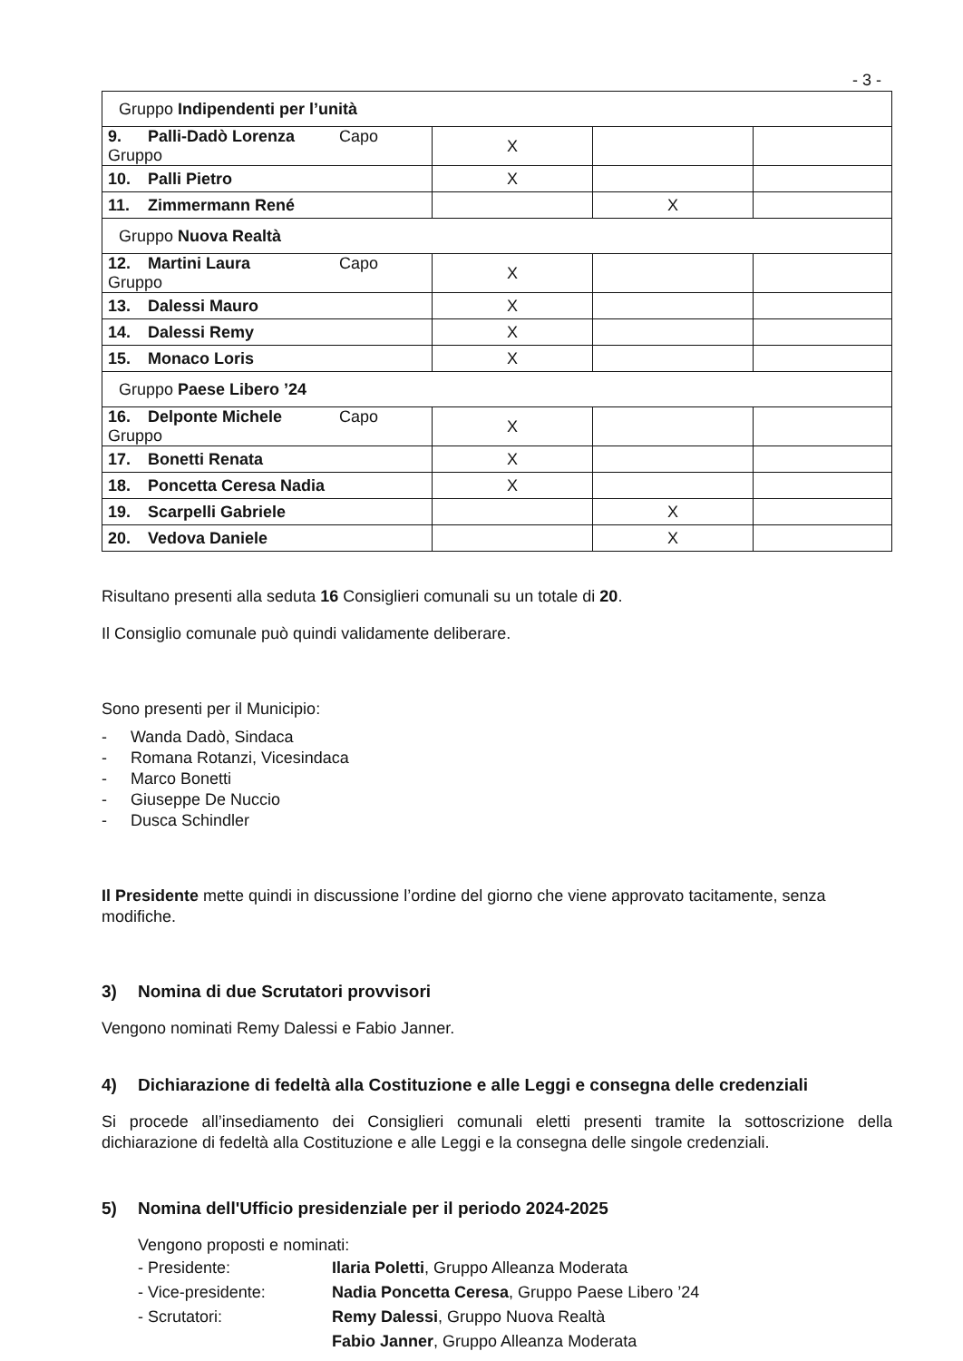- 3 -
| Gruppo Indipendenti per l’unità | | | |
| 9. Palli-Dadò Lorenza Capo Gruppo | X | | |
| 10. Palli Pietro | X | | |
| 11. Zimmermann René | | X | |
| Gruppo Nuova Realtà | | | |
| 12. Martini Laura Capo Gruppo | X | | |
| 13. Dalessi Mauro | X | | |
| 14. Dalessi Remy | X | | |
| 15. Monaco Loris | X | | |
| Gruppo Paese Libero ’24 | | | |
| 16. Delponte Michele Capo Gruppo | X | | |
| 17. Bonetti Renata | X | | |
| 18. Poncetta Ceresa Nadia | X | | |
| 19. Scarpelli Gabriele | | X | |
| 20. Vedova Daniele | | X | |
Risultano presenti alla seduta 16 Consiglieri comunali su un totale di 20.
Il Consiglio comunale può quindi validamente deliberare.
Sono presenti per il Municipio:
- Wanda Dadò, Sindaca
- Romana Rotanzi, Vicesindaca
- Marco Bonetti
- Giuseppe De Nuccio
- Dusca Schindler
Il Presidente mette quindi in discussione l’ordine del giorno che viene approvato tacitamente, senza modifiche.
3) Nomina di due Scrutatori provvisori
Vengono nominati Remy Dalessi e Fabio Janner.
4) Dichiarazione di fedeltà alla Costituzione e alle Leggi e consegna delle credenziali
Si procede all’insediamento dei Consiglieri comunali eletti presenti tramite la sottoscrizione della dichiarazione di fedeltà alla Costituzione e alle Leggi e la consegna delle singole credenziali.
5) Nomina dell'Ufficio presidenziale per il periodo 2024-2025
Vengono proposti e nominati:
- Presidente: Ilaria Poletti, Gruppo Alleanza Moderata
- Vice-presidente: Nadia Poncetta Ceresa, Gruppo Paese Libero ’24
- Scrutatori: Remy Dalessi, Gruppo Nuova Realtà
Fabio Janner, Gruppo Alleanza Moderata